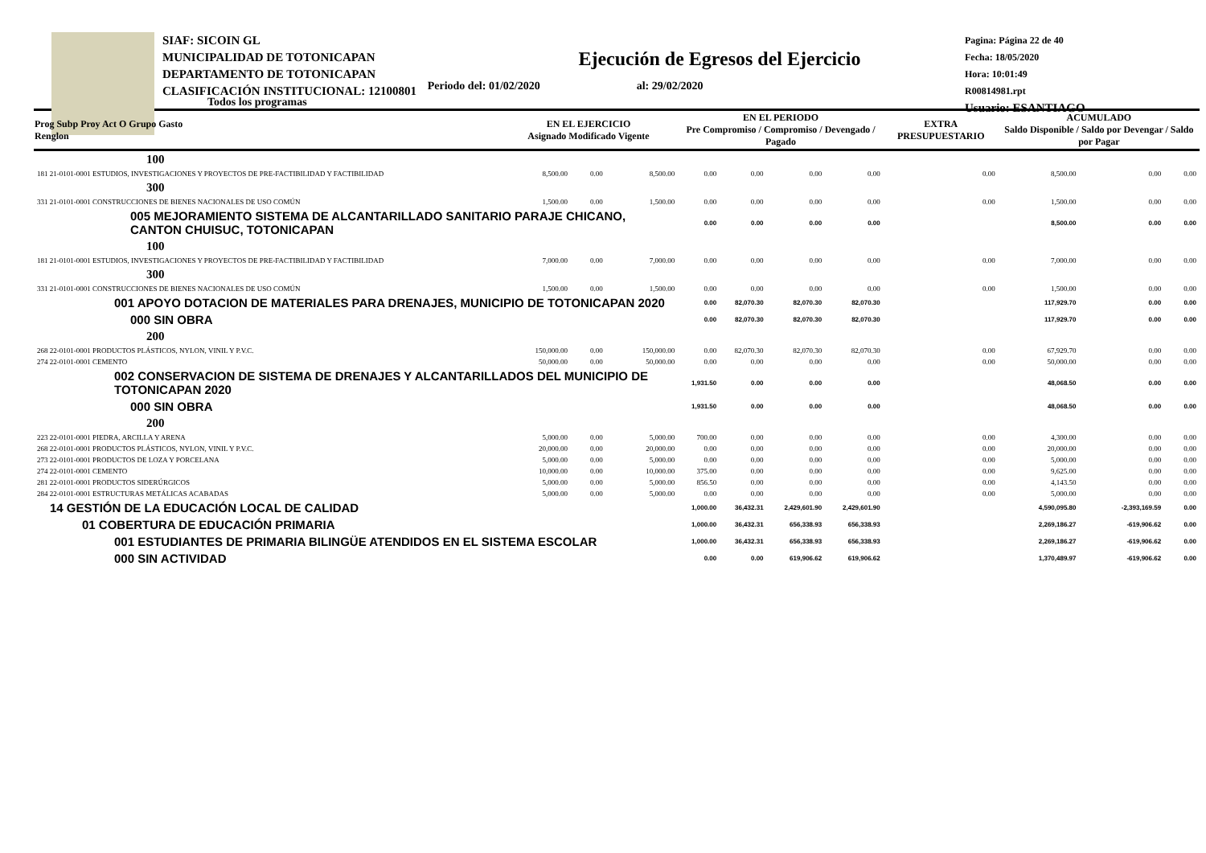SIAF: SICOIN GL
MUNICIPALIDAD DE TOTONICAPAN
DEPARTAMENTO DE TOTONICAPAN
CLASIFICACIÓN INSTITUCIONAL: 12100801
Pagina: Página 22 de 40
Fecha: 18/05/2020
Hora: 10:01:49
R00814981.rpt
Usuario: ESANTIAGO
Ejecución de Egresos del Ejercicio
Todos los programas Periodo del: 01/02/2020 al: 29/02/2020
| Prog Subp Proy Act O Grupo Gasto Renglon | EN EL EJERCICIO Asignado Modificado Vigente | | | EN EL PERIODO Pre Compromiso / Compromiso / Devengado / Pagado | | | | EXTRA PRESUPUESTARIO | ACUMULADO Saldo Disponible / Saldo por Devengar / Saldo por Pagar | | |
| --- | --- | --- | --- | --- | --- | --- | --- | --- | --- | --- | --- |
| 100 | | | | | | | | | | | |
| 181 21-0101-0001 ESTUDIOS, INVESTIGACIONES Y PROYECTOS DE PRE-FACTIBILIDAD Y FACTIBILIDAD | 8,500.00 | 0.00 | 8,500.00 | 0.00 | 0.00 | 0.00 | 0.00 | 0.00 | 8,500.00 | 0.00 | 0.00 |
| 300 | | | | | | | | | | | |
| 331 21-0101-0001 CONSTRUCCIONES DE BIENES NACIONALES DE USO COMÚN | 1,500.00 | 0.00 | 1,500.00 | 0.00 | 0.00 | 0.00 | 0.00 | 0.00 | 1,500.00 | 0.00 | 0.00 |
| 005 MEJORAMIENTO SISTEMA DE ALCANTARILLADO SANITARIO PARAJE CHICANO, CANTON CHUISUC, TOTONICAPAN | | | | 0.00 | 0.00 | 0.00 | 0.00 | | 8,500.00 | 0.00 | 0.00 |
| 100 | | | | | | | | | | | |
| 181 21-0101-0001 ESTUDIOS, INVESTIGACIONES Y PROYECTOS DE PRE-FACTIBILIDAD Y FACTIBILIDAD | 7,000.00 | 0.00 | 7,000.00 | 0.00 | 0.00 | 0.00 | 0.00 | 0.00 | 7,000.00 | 0.00 | 0.00 |
| 300 | | | | | | | | | | | |
| 331 21-0101-0001 CONSTRUCCIONES DE BIENES NACIONALES DE USO COMÚN | 1,500.00 | 0.00 | 1,500.00 | 0.00 | 0.00 | 0.00 | 0.00 | 0.00 | 1,500.00 | 0.00 | 0.00 |
| 001 APOYO DOTACION DE MATERIALES PARA DRENAJES, MUNICIPIO DE TOTONICAPAN 2020 | | | | 0.00 | 82,070.30 | 82,070.30 | 82,070.30 | | 117,929.70 | 0.00 | 0.00 |
| 000 SIN OBRA | | | | 0.00 | 82,070.30 | 82,070.30 | 82,070.30 | | 117,929.70 | 0.00 | 0.00 |
| 200 | | | | | | | | | | | |
| 268 22-0101-0001 PRODUCTOS PLÁSTICOS, NYLON, VINIL Y P.V.C. | 150,000.00 | 0.00 | 150,000.00 | 0.00 | 82,070.30 | 82,070.30 | 82,070.30 | 0.00 | 67,929.70 | 0.00 | 0.00 |
| 274 22-0101-0001 CEMENTO | 50,000.00 | 0.00 | 50,000.00 | 0.00 | 0.00 | 0.00 | 0.00 | 0.00 | 50,000.00 | 0.00 | 0.00 |
| 002 CONSERVACION DE SISTEMA DE DRENAJES Y ALCANTARILLADOS DEL MUNICIPIO DE TOTONICAPAN 2020 | | | | 1,931.50 | 0.00 | 0.00 | 0.00 | | 48,068.50 | 0.00 | 0.00 |
| 000 SIN OBRA | | | | 1,931.50 | 0.00 | 0.00 | 0.00 | | 48,068.50 | 0.00 | 0.00 |
| 200 | | | | | | | | | | | |
| 223 22-0101-0001 PIEDRA, ARCILLA Y ARENA | 5,000.00 | 0.00 | 5,000.00 | 700.00 | 0.00 | 0.00 | 0.00 | 0.00 | 4,300.00 | 0.00 | 0.00 |
| 268 22-0101-0001 PRODUCTOS PLÁSTICOS, NYLON, VINIL Y P.V.C. | 20,000.00 | 0.00 | 20,000.00 | 0.00 | 0.00 | 0.00 | 0.00 | 0.00 | 20,000.00 | 0.00 | 0.00 |
| 273 22-0101-0001 PRODUCTOS DE LOZA Y PORCELANA | 5,000.00 | 0.00 | 5,000.00 | 0.00 | 0.00 | 0.00 | 0.00 | 0.00 | 5,000.00 | 0.00 | 0.00 |
| 274 22-0101-0001 CEMENTO | 10,000.00 | 0.00 | 10,000.00 | 375.00 | 0.00 | 0.00 | 0.00 | 0.00 | 9,625.00 | 0.00 | 0.00 |
| 281 22-0101-0001 PRODUCTOS SIDERÚRGICOS | 5,000.00 | 0.00 | 5,000.00 | 856.50 | 0.00 | 0.00 | 0.00 | 0.00 | 4,143.50 | 0.00 | 0.00 |
| 284 22-0101-0001 ESTRUCTURAS METÁLICAS ACABADAS | 5,000.00 | 0.00 | 5,000.00 | 0.00 | 0.00 | 0.00 | 0.00 | 0.00 | 5,000.00 | 0.00 | 0.00 |
| 14 GESTIÓN DE LA EDUCACIÓN LOCAL DE CALIDAD | | | | 1,000.00 | 36,432.31 | 2,429,601.90 | 2,429,601.90 | | 4,590,095.80 | -2,393,169.59 | 0.00 |
| 01 COBERTURA DE EDUCACIÓN PRIMARIA | | | | 1,000.00 | 36,432.31 | 656,338.93 | 656,338.93 | | 2,269,186.27 | -619,906.62 | 0.00 |
| 001 ESTUDIANTES DE PRIMARIA BILINGÜE ATENDIDOS EN EL SISTEMA ESCOLAR | | | | 1,000.00 | 36,432.31 | 656,338.93 | 656,338.93 | | 2,269,186.27 | -619,906.62 | 0.00 |
| 000 SIN ACTIVIDAD | | | | 0.00 | 0.00 | 619,906.62 | 619,906.62 | | 1,370,489.97 | -619,906.62 | 0.00 |